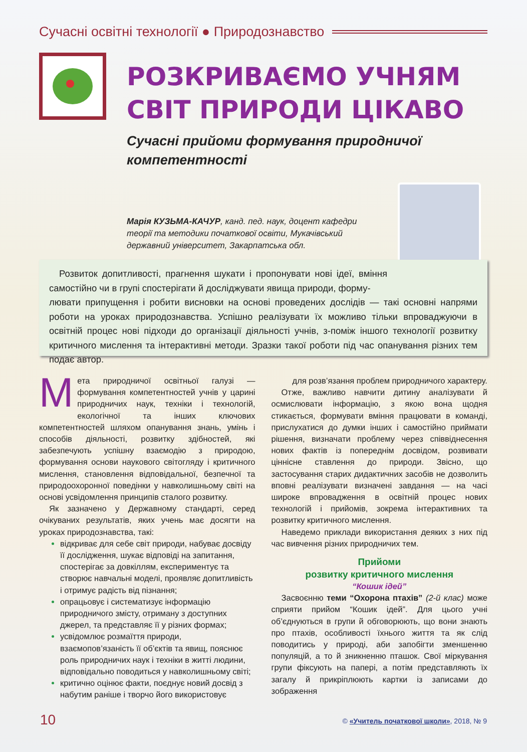Сучасні освітні технології ● Природознавство
РОЗКРИВАЄМО УЧНЯМ
СВІТ ПРИРОДИ ЦІКАВО
Сучасні прийоми формування природничої компетентності
Марія КУЗЬМА-КАЧУР, канд. пед. наук, доцент кафедри теорії та методики початкової освіти, Мукачівський державний університет, Закарпатська обл.
Розвиток допитливості, прагнення шукати і пропонувати нові ідеї, вміння самостійно чи в групі спостерігати й досліджувати явища природи, форму-
лювати припущення і робити висновки на основі проведених дослідів — такі основні напрями роботи на уроках природознавства. Успішно реалізувати їх можливо тільки впроваджуючи в освітній процес нові підходи до організації діяльності учнів, з-поміж іншого технології розвитку критичного мислення та інтерактивні методи. Зразки такої роботи під час опанування різних тем подає автор.
Мета природничої освітньої галузі — формування компетентностей учнів у царині природничих наук, техніки і технологій, екологічної та інших ключових компетентностей шляхом опанування знань, умінь і способів діяльності, розвитку здібностей, які забезпечують успішну взаємодію з природою, формування основи наукового світогляду і критичного мислення, становлення відповідальної, безпечної та природоохоронної поведінки у навколишньому світі на основі усвідомлення принципів сталого розвитку.
Як зазначено у Державному стандарті, серед очікуваних результатів, яких учень має досягти на уроках природознавства, такі:
відкриває для себе світ природи, набуває досвіду її дослідження, шукає відповіді на запитання, спостерігає за довкіллям, експериментує та створює навчальні моделі, проявляє допитливість і отримує радість від пізнання;
опрацьовує і систематизує інформацію природничого змісту, отриману з доступних джерел, та представляє її у різних формах;
усвідомлює розмаїття природи, взаємопов’язаність її об’єктів та явищ, пояснює роль природничих наук і техніки в житті людини, відповідально поводиться у навколишньому світі;
критично оцінює факти, поєднує новий досвід з набутим раніше і творчо його використовує
для розв’язання проблем природничого характеру.
Отже, важливо навчити дитину аналізувати й осмислювати інформацію, з якою вона щодня стикається, формувати вміння працювати в команді, прислухатися до думки інших і самостійно приймати рішення, визначати проблему через співвіднесення нових фактів із попереднім досвідом, розвивати ціннісне ставлення до природи. Звісно, що застосування старих дидактичних засобів не дозволить вповні реалізувати визначені завдання — на часі широке впровадження в освітній процес нових технологій і прийомів, зокрема інтерактивних та розвитку критичного мислення.
Наведемо приклади використання деяких з них під час вивчення різних природничих тем.
Прийоми
розвитку критичного мислення
“Кошик ідей”
Засвоєнню теми “Охорона птахів” (2-й клас) може сприяти прийом “Кошик ідей”. Для цього учні об’єднуються в групи й обговорюють, що вони знають про птахів, особливості їхнього життя та як слід поводитись у природі, аби запобігти зменшенню популяцій, а то й зникненню пташок. Свої міркування групи фіксують на папері, а потім представляють їх загалу й прикріплюють картки із записами до зображення
10
© «Учитель початкової школи», 2018, № 9